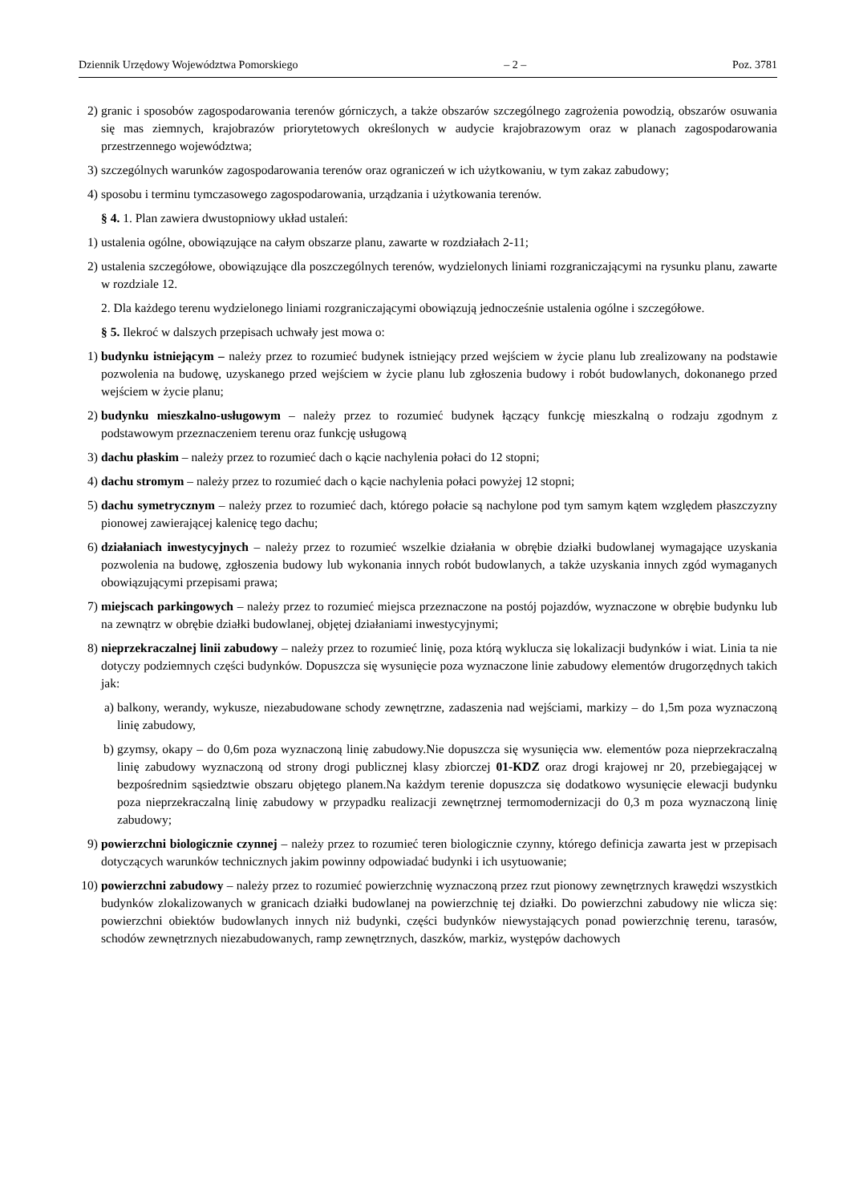Dziennik Urzędowy Województwa Pomorskiego – 2 – Poz. 3781
2) granic i sposobów zagospodarowania terenów górniczych, a także obszarów szczególnego zagrożenia powodzią, obszarów osuwania się mas ziemnych, krajobrazów priorytetowych określonych w audycie krajobrazowym oraz w planach zagospodarowania przestrzennego województwa;
3) szczególnych warunków zagospodarowania terenów oraz ograniczeń w ich użytkowaniu, w tym zakaz zabudowy;
4) sposobu i terminu tymczasowego zagospodarowania, urządzania i użytkowania terenów.
§ 4. 1. Plan zawiera dwustopniowy układ ustaleń:
1) ustalenia ogólne, obowiązujące na całym obszarze planu, zawarte w rozdziałach 2-11;
2) ustalenia szczegółowe, obowiązujące dla poszczególnych terenów, wydzielonych liniami rozgraniczającymi na rysunku planu, zawarte w rozdziale 12.
2. Dla każdego terenu wydzielonego liniami rozgraniczającymi obowiązują jednocześnie ustalenia ogólne i szczegółowe.
§ 5. Ilekroć w dalszych przepisach uchwały jest mowa o:
1) budynku istniejącym – należy przez to rozumieć budynek istniejący przed wejściem w życie planu lub zrealizowany na podstawie pozwolenia na budowę, uzyskanego przed wejściem w życie planu lub zgłoszenia budowy i robót budowlanych, dokonanego przed wejściem w życie planu;
2) budynku mieszkalno-usługowym – należy przez to rozumieć budynek łączący funkcję mieszkalną o rodzaju zgodnym z podstawowym przeznaczeniem terenu oraz funkcję usługową
3) dachu płaskim – należy przez to rozumieć dach o kącie nachylenia połaci do 12 stopni;
4) dachu stromym – należy przez to rozumieć dach o kącie nachylenia połaci powyżej 12 stopni;
5) dachu symetrycznym – należy przez to rozumieć dach, którego połacie są nachylone pod tym samym kątem względem płaszczyzny pionowej zawierającej kalenicę tego dachu;
6) działaniach inwestycyjnych – należy przez to rozumieć wszelkie działania w obrębie działki budowlanej wymagające uzyskania pozwolenia na budowę, zgłoszenia budowy lub wykonania innych robót budowlanych, a także uzyskania innych zgód wymaganych obowiązującymi przepisami prawa;
7) miejscach parkingowych – należy przez to rozumieć miejsca przeznaczone na postój pojazdów, wyznaczone w obrębie budynku lub na zewnątrz w obrębie działki budowlanej, objętej działaniami inwestycyjnymi;
8) nieprzekraczalnej linii zabudowy – należy przez to rozumieć linię, poza którą wyklucza się lokalizacji budynków i wiat. Linia ta nie dotyczy podziemnych części budynków. Dopuszcza się wysunięcie poza wyznaczone linie zabudowy elementów drugorzędnych takich jak:
a) balkony, werandy, wykusze, niezabudowane schody zewnętrzne, zadaszenia nad wejściami, markizy – do 1,5m poza wyznaczoną linię zabudowy,
b) gzymsy, okapy – do 0,6m poza wyznaczoną linię zabudowy.Nie dopuszcza się wysunięcia ww. elementów poza nieprzekraczalną linię zabudowy wyznaczoną od strony drogi publicznej klasy zbiorczej 01-KDZ oraz drogi krajowej nr 20, przebiegającej w bezpośrednim sąsiedztwie obszaru objętego planem.Na każdym terenie dopuszcza się dodatkowo wysunięcie elewacji budynku poza nieprzekraczalną linię zabudowy w przypadku realizacji zewnętrznej termomodernizacji do 0,3 m poza wyznaczoną linię zabudowy;
9) powierzchni biologicznie czynnej – należy przez to rozumieć teren biologicznie czynny, którego definicja zawarta jest w przepisach dotyczących warunków technicznych jakim powinny odpowiadać budynki i ich usytuowanie;
10) powierzchni zabudowy – należy przez to rozumieć powierzchnię wyznaczoną przez rzut pionowy zewnętrznych krawędzi wszystkich budynków zlokalizowanych w granicach działki budowlanej na powierzchnię tej działki. Do powierzchni zabudowy nie wlicza się: powierzchni obiektów budowlanych innych niż budynki, części budynków niewystających ponad powierzchnię terenu, tarasów, schodów zewnętrznych niezabudowanych, ramp zewnętrznych, daszków, markiz, występów dachowych